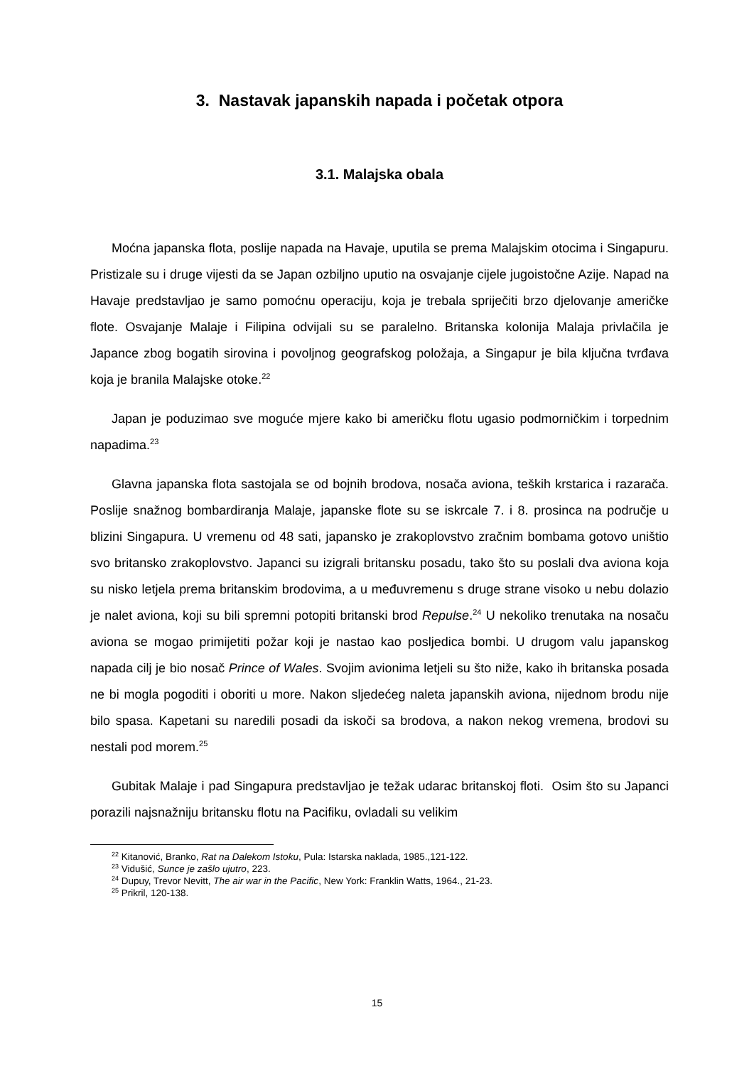3. Nastavak japanskih napada i početak otpora
3.1. Malajska obala
Moćna japanska flota, poslije napada na Havaje, uputila se prema Malajskim otocima i Singapuru. Pristizale su i druge vijesti da se Japan ozbiljno uputio na osvajanje cijele jugoistočne Azije. Napad na Havaje predstavljao je samo pomoćnu operaciju, koja je trebala spriječiti brzo djelovanje američke flote. Osvajanje Malaje i Filipina odvijali su se paralelno. Britanska kolonija Malaja privlačila je Japance zbog bogatih sirovina i povoljnog geografskog položaja, a Singapur je bila ključna tvrđava koja je branila Malajske otoke.<sup>22</sup>
Japan je poduzimao sve moguće mjere kako bi američku flotu ugasio podmorničkim i torpednim napadima.<sup>23</sup>
Glavna japanska flota sastojala se od bojnih brodova, nosača aviona, teških krstarica i razarača. Poslije snažnog bombardiranja Malaje, japanske flote su se iskrcale 7. i 8. prosinca na područje u blizini Singapura. U vremenu od 48 sati, japansko je zrakoplovstvo zračnim bombama gotovo uništio svo britansko zrakoplovstvo. Japanci su izigrali britansku posadu, tako što su poslali dva aviona koja su nisko letjela prema britanskim brodovima, a u međuvremenu s druge strane visoko u nebu dolazio je nalet aviona, koji su bili spremni potopiti britanski brod Repulse.<sup>24</sup> U nekoliko trenutaka na nosaču aviona se mogao primijetiti požar koji je nastao kao posljedica bombi. U drugom valu japanskog napada cilj je bio nosač Prince of Wales. Svojim avionima letjeli su što niže, kako ih britanska posada ne bi mogla pogoditi i oboriti u more. Nakon sljedećeg naleta japanskih aviona, nijednom brodu nije bilo spasa. Kapetani su naredili posadi da iskoči sa brodova, a nakon nekog vremena, brodovi su nestali pod morem.<sup>25</sup>
Gubitak Malaje i pad Singapura predstavljao je težak udarac britanskoj floti. Osim što su Japanci porazili najsnažniju britansku flotu na Pacifiku, ovladali su velikim
<sup>22</sup> Kitanović, Branko, Rat na Dalekom Istoku, Pula: Istarska naklada, 1985.,121-122.
<sup>23</sup> Vidušić, Sunce je zašlo ujutro, 223.
<sup>24</sup> Dupuy, Trevor Nevitt, The air war in the Pacific, New York: Franklin Watts, 1964., 21-23.
<sup>25</sup> Prikril, 120-138.
15